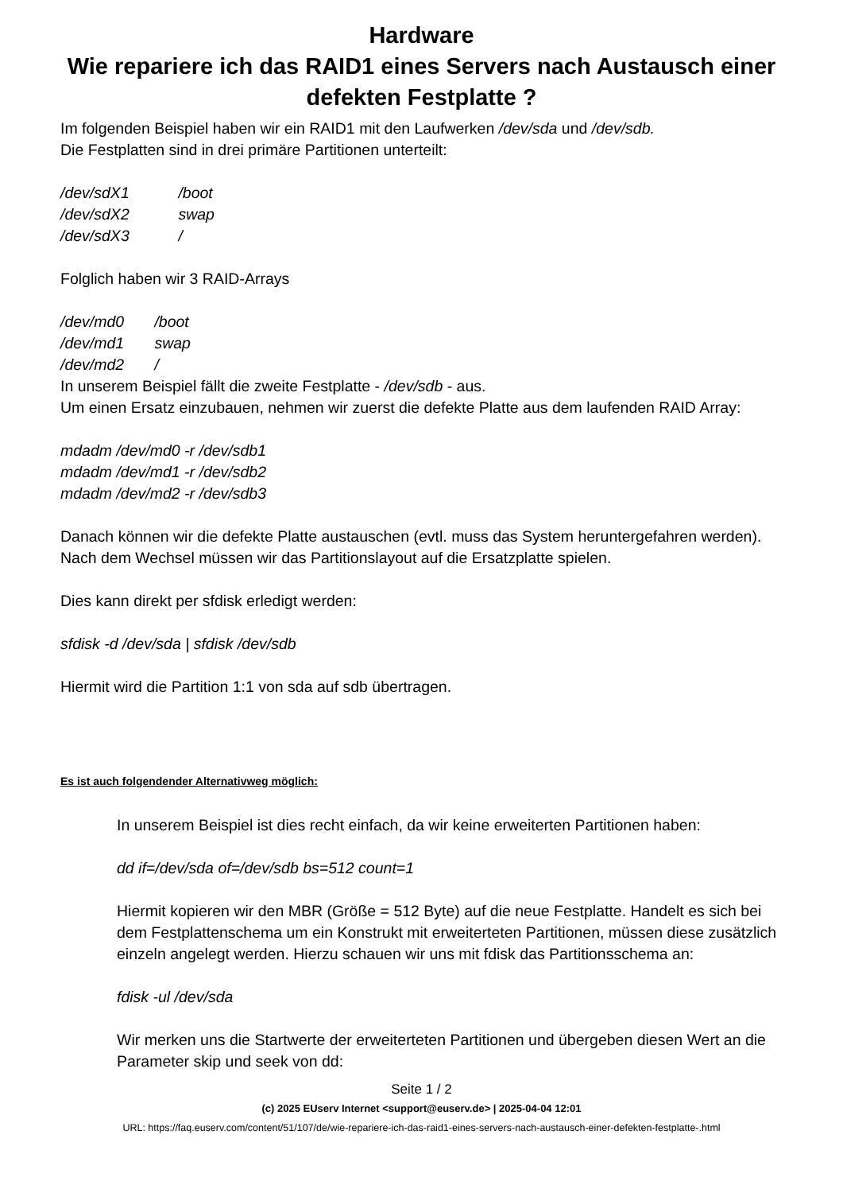Hardware
Wie repariere ich das RAID1 eines Servers nach Austausch einer defekten Festplatte ?
Im folgenden Beispiel haben wir ein RAID1 mit den Laufwerken /dev/sda und /dev/sdb.
Die Festplatten sind in drei primäre Partitionen unterteilt:
/dev/sdX1 /boot
/dev/sdX2 swap
/dev/sdX3 /
Folglich haben wir 3 RAID-Arrays
/dev/md0 /boot
/dev/md1 swap
/dev/md2 /
In unserem Beispiel fällt die zweite Festplatte - /dev/sdb - aus.
Um einen Ersatz einzubauen, nehmen wir zuerst die defekte Platte aus dem laufenden RAID Array:
mdadm /dev/md0 -r /dev/sdb1
mdadm /dev/md1 -r /dev/sdb2
mdadm /dev/md2 -r /dev/sdb3
Danach können wir die defekte Platte austauschen (evtl. muss das System heruntergefahren werden). Nach dem Wechsel müssen wir das Partitionslayout auf die Ersatzplatte spielen.
Dies kann direkt per sfdisk erledigt werden:
sfdisk -d /dev/sda | sfdisk /dev/sdb
Hiermit wird die Partition 1:1 von sda auf sdb übertragen.
Es ist auch folgendender Alternativweg möglich:
In unserem Beispiel ist dies recht einfach, da wir keine erweiterten Partitionen haben:
dd if=/dev/sda of=/dev/sdb bs=512 count=1
Hiermit kopieren wir den MBR (Größe = 512 Byte) auf die neue Festplatte. Handelt es sich bei dem Festplattenschema um ein Konstrukt mit erweiterteten Partitionen, müssen diese zusätzlich einzeln angelegt werden. Hierzu schauen wir uns mit fdisk das Partitionsschema an:
fdisk -ul /dev/sda
Wir merken uns die Startwerte der erweiterteten Partitionen und übergeben diesen Wert an die Parameter skip und seek von dd:
Seite 1 / 2
(c) 2025 EUserv Internet <support@euserv.de> | 2025-04-04 12:01
URL: https://faq.euserv.com/content/51/107/de/wie-repariere-ich-das-raid1-eines-servers-nach-austausch-einer-defekten-festplatte-.html